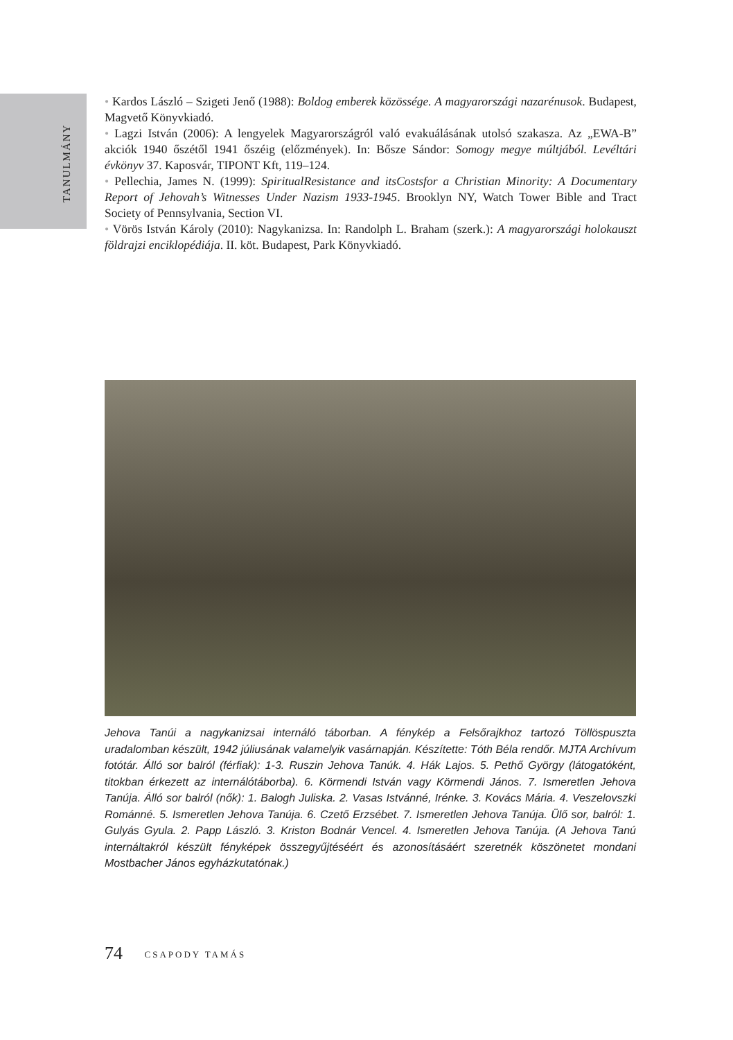TANULMÁNY
• Kardos László – Szigeti Jenő (1988): Boldog emberek közössége. A magyarországi nazarénusok. Budapest, Magvető Könyvkiadó.
• Lagzi István (2006): A lengyelek Magyarországról való evakuálásának utolsó szakasza. Az „EWA-B” akciók 1940 őszétől 1941 őszéig (előzmények). In: Bősze Sándor: Somogy megye múltjából. Levéltári évkönyv 37. Kaposvár, TIPONT Kft, 119–124.
• Pellechia, James N. (1999): SpiritualResistance and itsCostsfor a Christian Minority: A Documentary Report of Jehovah’s Witnesses Under Nazism 1933-1945. Brooklyn NY, Watch Tower Bible and Tract Society of Pennsylvania, Section VI.
• Vörös István Károly (2010): Nagykanizsa. In: Randolph L. Braham (szerk.): A magyarországi holokauszt földrajzi enciklopédiája. II. köt. Budapest, Park Könyvkiadó.
Jehova Tanúi a nagykanizsai internáló táborban. A fénykép a Felsőrajkhoz tartozó Töllöspuszta uradalomban készült, 1942 júliusának valamelyik vasárnapján. Készítette: Tóth Béla rendőr. MJTA Archívum fotótár. Álló sor balról (férfiak): 1-3. Ruszin Jehova Tanúk. 4. Hák Lajos. 5. Pethő György (látogatóként, titokban érkezett az internálótáborba). 6. Körmendi István vagy Körmendi János. 7. Ismeretlen Jehova Tanúja. Álló sor balról (nők): 1. Balogh Juliska. 2. Vasas Istvánné, Irénke. 3. Kovács Mária. 4. Veszelovszki Románné. 5. Ismeretlen Jehova Tanúja. 6. Czető Erzsébet. 7. Ismeretlen Jehova Tanúja. Ülő sor, balról: 1. Gulyás Gyula. 2. Papp László. 3. Kriston Bodnár Vencel. 4. Ismeretlen Jehova Tanúja. (A Jehova Tanú internáltakról készült fényképek összegyűjtéséért és azonosításáért szeretnék köszönetet mondani Mostbacher János egyházkutatónak.)
74 CSAPODY TAMÁS